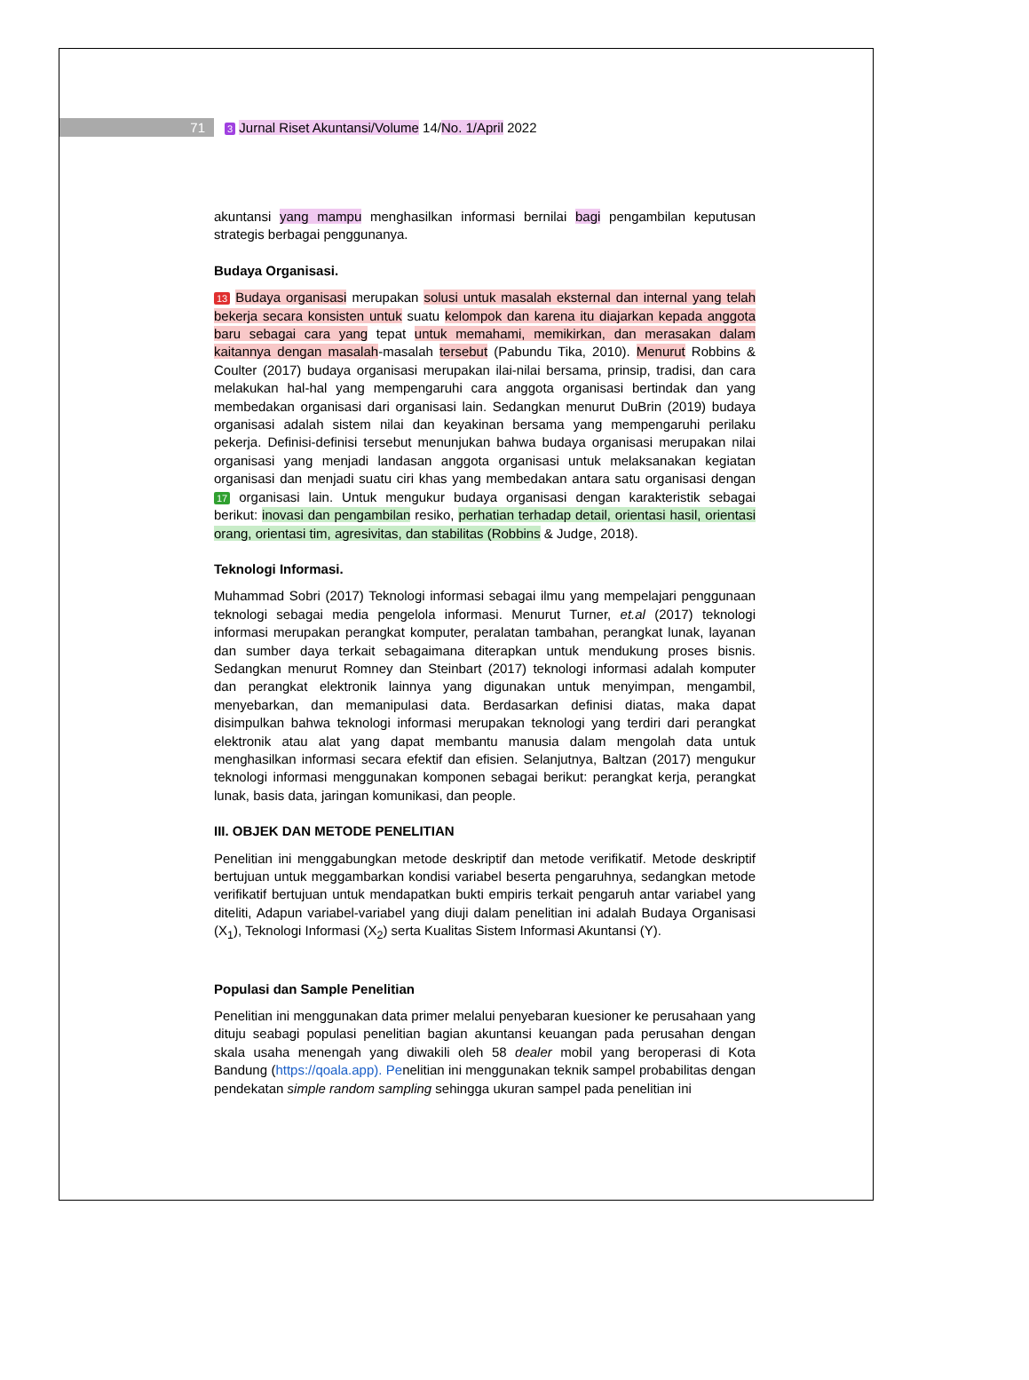71 3 Jurnal Riset Akuntansi/Volume 14/No. 1/April 2022
akuntansi yang mampu menghasilkan informasi bernilai bagi pengambilan keputusan strategis berbagai penggunanya.
Budaya Organisasi.
13 Budaya organisasi merupakan solusi untuk masalah eksternal dan internal yang telah bekerja secara konsisten untuk suatu kelompok dan karena itu diajarkan kepada anggota baru sebagai cara yang tepat untuk memahami, memikirkan, dan merasakan dalam kaitannya dengan masalah-masalah tersebut (Pabundu Tika, 2010). Menurut Robbins & Coulter (2017) budaya organisasi merupakan ilai-nilai bersama, prinsip, tradisi, dan cara melakukan hal-hal yang mempengaruhi cara anggota organisasi bertindak dan yang membedakan organisasi dari organisasi lain. Sedangkan menurut DuBrin (2019) budaya organisasi adalah sistem nilai dan keyakinan bersama yang mempengaruhi perilaku pekerja. Definisi-definisi tersebut menunjukan bahwa budaya organisasi merupakan nilai organisasi yang menjadi landasan anggota organisasi untuk melaksanakan kegiatan organisasi dan menjadi suatu ciri khas yang membedakan antara satu organisasi dengan 17 organisasi lain. Untuk mengukur budaya organisasi dengan karakteristik sebagai berikut: inovasi dan pengambilan resiko, perhatian terhadap detail, orientasi hasil, orientasi orang, orientasi tim, agresivitas, dan stabilitas (Robbins & Judge, 2018).
Teknologi Informasi.
Muhammad Sobri (2017) Teknologi informasi sebagai ilmu yang mempelajari penggunaan teknologi sebagai media pengelola informasi. Menurut Turner, et.al (2017) teknologi informasi merupakan perangkat komputer, peralatan tambahan, perangkat lunak, layanan dan sumber daya terkait sebagaimana diterapkan untuk mendukung proses bisnis. Sedangkan menurut Romney dan Steinbart (2017) teknologi informasi adalah komputer dan perangkat elektronik lainnya yang digunakan untuk menyimpan, mengambil, menyebarkan, dan memanipulasi data. Berdasarkan definisi diatas, maka dapat disimpulkan bahwa teknologi informasi merupakan teknologi yang terdiri dari perangkat elektronik atau alat yang dapat membantu manusia dalam mengolah data untuk menghasilkan informasi secara efektif dan efisien. Selanjutnya, Baltzan (2017) mengukur teknologi informasi menggunakan komponen sebagai berikut: perangkat kerja, perangkat lunak, basis data, jaringan komunikasi, dan people.
III. OBJEK DAN METODE PENELITIAN
Penelitian ini menggabungkan metode deskriptif dan metode verifikatif. Metode deskriptif bertujuan untuk meggambarkan kondisi variabel beserta pengaruhnya, sedangkan metode verifikatif bertujuan untuk mendapatkan bukti empiris terkait pengaruh antar variabel yang diteliti, Adapun variabel-variabel yang diuji dalam penelitian ini adalah Budaya Organisasi (X<sub>1</sub>), Teknologi Informasi (X<sub>2</sub>) serta Kualitas Sistem Informasi Akuntansi (Y).
Populasi dan Sample Penelitian
Penelitian ini menggunakan data primer melalui penyebaran kuesioner ke perusahaan yang dituju seabagi populasi penelitian bagian akuntansi keuangan pada perusahan dengan skala usaha menengah yang diwakili oleh 58 dealer mobil yang beroperasi di Kota Bandung (https://qoala.app). Penelitian ini menggunakan teknik sampel probabilitas dengan pendekatan simple random sampling sehingga ukuran sampel pada penelitian ini